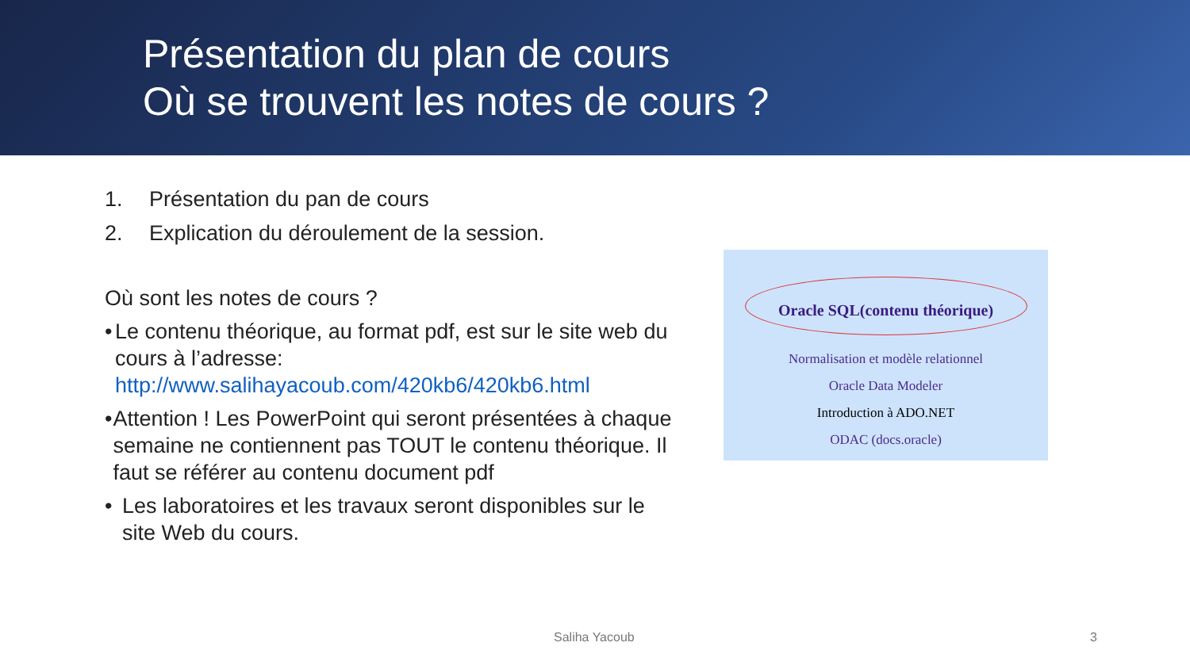Présentation du plan de cours
Où se trouvent les notes de cours ?
1. Présentation du pan de cours
2. Explication du déroulement de la session.
Où sont les notes de cours ?
• Le contenu théorique, au format pdf, est sur le site web du cours à l’adresse: http://www.salihayacoub.com/420kb6/420kb6.html
• Attention ! Les PowerPoint qui seront présentées à chaque semaine ne contiennent pas TOUT le contenu théorique. Il faut se référer au contenu document pdf
• Les laboratoires et les travaux seront disponibles sur le site Web du cours.
Oracle SQL(contenu théorique)
Normalisation et modèle relationnel
Oracle Data Modeler
Introduction à ADO.NET
ODAC (docs.oracle)
Saliha Yacoub 3